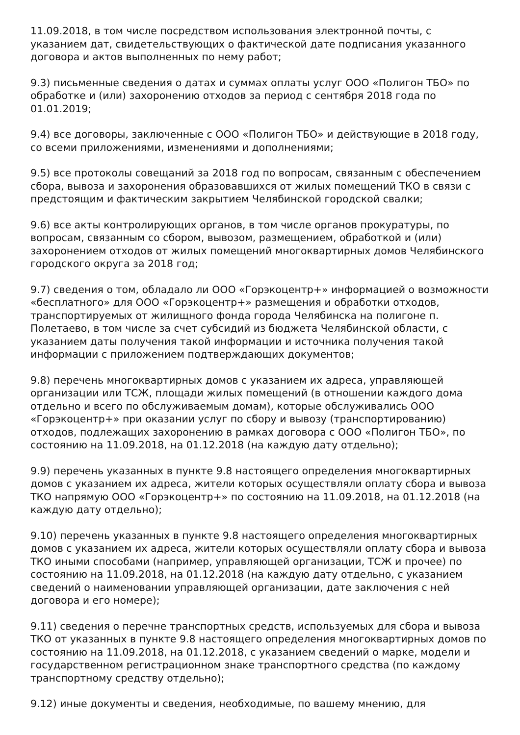11.09.2018, в том числе посредством использования электронной почты, с указанием дат, свидетельствующих о фактической дате подписания указанного договора и актов выполненных по нему работ;
9.3) письменные сведения о датах и суммах оплаты услуг ООО «Полигон ТБО» по обработке и (или) захоронению отходов за период с сентября 2018 года по 01.01.2019;
9.4) все договоры, заключенные с ООО «Полигон ТБО» и действующие в 2018 году, со всеми приложениями, изменениями и дополнениями;
9.5) все протоколы совещаний за 2018 год по вопросам, связанным с обеспечением сбора, вывоза и захоронения образовавшихся от жилых помещений ТКО в связи с предстоящим и фактическим закрытием Челябинской городской свалки;
9.6) все акты контролирующих органов, в том числе органов прокуратуры, по вопросам, связанным со сбором, вывозом, размещением, обработкой и (или) захоронением отходов от жилых помещений многоквартирных домов Челябинского городского округа за 2018 год;
9.7) сведения о том, обладало ли ООО «Горэкоцентр+» информацией о возможности «бесплатного» для ООО «Горэкоцентр+» размещения и обработки отходов, транспортируемых от жилищного фонда города Челябинска на полигоне п. Полетаево, в том числе за счет субсидий из бюджета Челябинской области, с указанием даты получения такой информации и источника получения такой информации с приложением подтверждающих документов;
9.8) перечень многоквартирных домов с указанием их адреса, управляющей организации или ТСЖ, площади жилых помещений (в отношении каждого дома отдельно и всего по обслуживаемым домам), которые обслуживались ООО «Горэкоцентр+» при оказании услуг по сбору и вывозу (транспортированию) отходов, подлежащих захоронению в рамках договора с ООО «Полигон ТБО», по состоянию на 11.09.2018, на 01.12.2018 (на каждую дату отдельно);
9.9) перечень указанных в пункте 9.8 настоящего определения многоквартирных домов с указанием их адреса, жители которых осуществляли оплату сбора и вывоза ТКО напрямую ООО «Горэкоцентр+» по состоянию на 11.09.2018, на 01.12.2018 (на каждую дату отдельно);
9.10) перечень указанных в пункте 9.8 настоящего определения многоквартирных домов с указанием их адреса, жители которых осуществляли оплату сбора и вывоза ТКО иными способами (например, управляющей организации, ТСЖ и прочее) по состоянию на 11.09.2018, на 01.12.2018 (на каждую дату отдельно, с указанием сведений о наименовании управляющей организации, дате заключения с ней договора и его номере);
9.11) сведения о перечне транспортных средств, используемых для сбора и вывоза ТКО от указанных в пункте 9.8 настоящего определения многоквартирных домов по состоянию на 11.09.2018, на 01.12.2018, с указанием сведений о марке, модели и государственном регистрационном знаке транспортного средства (по каждому транспортному средству отдельно);
9.12) иные документы и сведения, необходимые, по вашему мнению, для